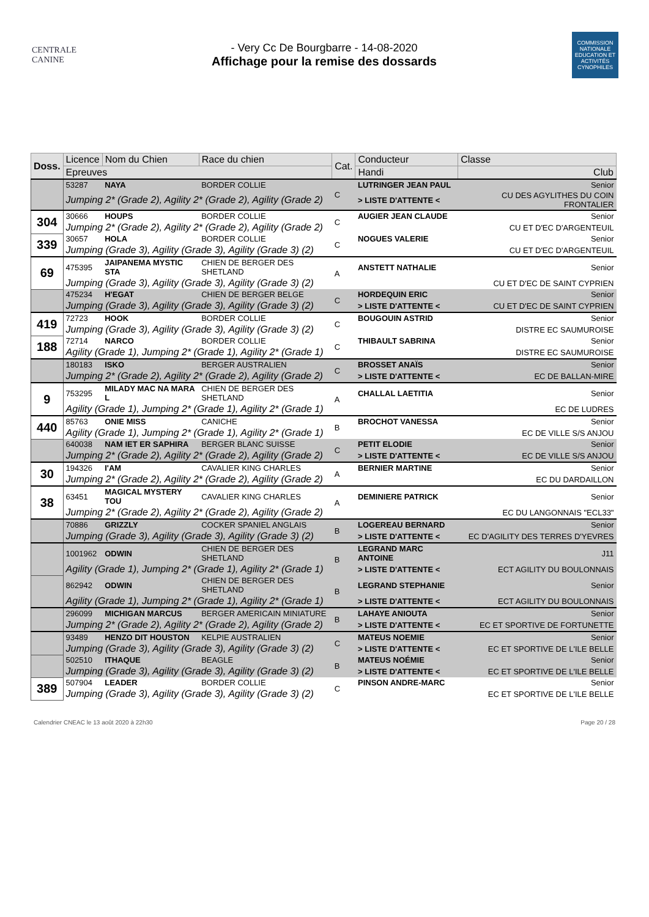CENTRALE
CANINE
- Very Cc De Bourgbarre - 14-08-2020
Affichage pour la remise des dossards
COMMISSION NATIONALE EDUCATION ET ACTIVITÉS CYNOPHILES
| Doss. | Licence | Nom du Chien | Race du chien | Cat. | Conducteur | | Classe |
| --- | --- | --- | --- | --- | --- | --- | --- |
| | Epreuves | | | | Handi | Club | |
| | 53287 | NAYA | BORDER COLLIE | C | LUTRINGER JEAN PAUL | | Senior |
| | Jumping 2* (Grade 2), Agility 2* (Grade 2), Agility (Grade 2) | | | | > LISTE D'ATTENTE < | CU DES AGYLITHES DU COIN FRONTALIER | |
| 304 | 30666 | HOUPS | BORDER COLLIE | C | AUGIER JEAN CLAUDE | | Senior |
| | Jumping 2* (Grade 2), Agility 2* (Grade 2), Agility (Grade 2) | | | | | CU ET D'EC D'ARGENTEUIL | |
| 339 | 30657 | HOLA | BORDER COLLIE | C | NOGUES VALERIE | | Senior |
| | Jumping (Grade 3), Agility (Grade 3), Agility (Grade 3) (2) | | | | | CU ET D'EC D'ARGENTEUIL | |
| 69 | 475395 | JAIPANEMA MYSTIC STA | CHIEN DE BERGER DES SHETLAND | A | ANSTETT NATHALIE | | Senior |
| | Jumping (Grade 3), Agility (Grade 3), Agility (Grade 3) (2) | | | | | CU ET D'EC DE SAINT CYPRIEN | |
| | 475234 | H'EGAT | CHIEN DE BERGER BELGE | C | HORDEQUIN ERIC | | Senior |
| | Jumping (Grade 3), Agility (Grade 3), Agility (Grade 3) (2) | | | | > LISTE D'ATTENTE < | CU ET D'EC DE SAINT CYPRIEN | |
| 419 | 72723 | HOOK | BORDER COLLIE | C | BOUGOUIN ASTRID | | Senior |
| | Jumping (Grade 3), Agility (Grade 3), Agility (Grade 3) (2) | | | | | DISTRE EC SAUMUROISE | |
| 188 | 72714 | NARCO | BORDER COLLIE | C | THIBAULT SABRINA | | Senior |
| | Agility (Grade 1), Jumping 2* (Grade 1), Agility 2* (Grade 1) | | | | | DISTRE EC SAUMUROISE | |
| | 180183 | ISKO | BERGER AUSTRALIEN | C | BROSSET ANAÏS | | Senior |
| | Jumping 2* (Grade 2), Agility 2* (Grade 2), Agility (Grade 2) | | | | > LISTE D'ATTENTE < | EC DE BALLAN-MIRE | |
| 9 | 753295 | MILADY MAC NA MARA L | CHIEN DE BERGER DES SHETLAND | A | CHALLAL LAETITIA | | Senior |
| | Agility (Grade 1), Jumping 2* (Grade 1), Agility 2* (Grade 1) | | | | | EC DE LUDRES | |
| 440 | 85763 | ONIE MISS | CANICHE | B | BROCHOT VANESSA | | Senior |
| | Agility (Grade 1), Jumping 2* (Grade 1), Agility 2* (Grade 1) | | | | | EC DE VILLE S/S ANJOU | |
| | 640038 | NAM IET ER SAPHIRA | BERGER BLANC SUISSE | C | PETIT ELODIE | | Senior |
| | Jumping 2* (Grade 2), Agility 2* (Grade 2), Agility (Grade 2) | | | | > LISTE D'ATTENTE < | EC DE VILLE S/S ANJOU | |
| 30 | 194326 | I'AM | CAVALIER KING CHARLES | A | BERNIER MARTINE | | Senior |
| | Jumping 2* (Grade 2), Agility 2* (Grade 2), Agility (Grade 2) | | | | | EC DU DARDAILLON | |
| 38 | 63451 | MAGICAL MYSTERY TOU | CAVALIER KING CHARLES | A | DEMINIERE PATRICK | | Senior |
| | Jumping 2* (Grade 2), Agility 2* (Grade 2), Agility (Grade 2) | | | | | EC DU LANGONNAIS "ECL33" | |
| | 70886 | GRIZZLY | COCKER SPANIEL ANGLAIS | B | LOGEREAU BERNARD | | Senior |
| | Jumping (Grade 3), Agility (Grade 3), Agility (Grade 3) (2) | | | | > LISTE D'ATTENTE < | EC D'AGILITY DES TERRES D'YEVRES | |
| | 1001962 | ODWIN | CHIEN DE BERGER DES SHETLAND | B | LEGRAND MARC ANTOINE | | J11 |
| | Agility (Grade 1), Jumping 2* (Grade 1), Agility 2* (Grade 1) | | | | > LISTE D'ATTENTE < | ECT AGILITY DU BOULONNAIS | |
| | 862942 | ODWIN | CHIEN DE BERGER DES SHETLAND | B | LEGRAND STEPHANIE | | Senior |
| | Agility (Grade 1), Jumping 2* (Grade 1), Agility 2* (Grade 1) | | | | > LISTE D'ATTENTE < | ECT AGILITY DU BOULONNAIS | |
| | 296099 | MICHIGAN MARCUS | BERGER AMERICAIN MINIATURE | B | LAHAYE ANIOUTA | | Senior |
| | Jumping 2* (Grade 2), Agility 2* (Grade 2), Agility (Grade 2) | | | | > LISTE D'ATTENTE < | EC ET SPORTIVE DE FORTUNETTE | |
| | 93489 | HENZO DIT HOUSTON | KELPIE AUSTRALIEN | C | MATEUS NOEMIE | | Senior |
| | Jumping (Grade 3), Agility (Grade 3), Agility (Grade 3) (2) | | | | > LISTE D'ATTENTE < | EC ET SPORTIVE DE L'ILE BELLE | |
| | 502510 | ITHAQUE | BEAGLE | B | MATEUS NOÉMIE | | Senior |
| | Jumping (Grade 3), Agility (Grade 3), Agility (Grade 3) (2) | | | | > LISTE D'ATTENTE < | EC ET SPORTIVE DE L'ILE BELLE | |
| 389 | 507904 | LEADER | BORDER COLLIE | C | PINSON ANDRE-MARC | | Senior |
| | Jumping (Grade 3), Agility (Grade 3), Agility (Grade 3) (2) | | | | | EC ET SPORTIVE DE L'ILE BELLE | |
Calendrier CNEAC le 13 août 2020 à 22h30 Page 20 / 28